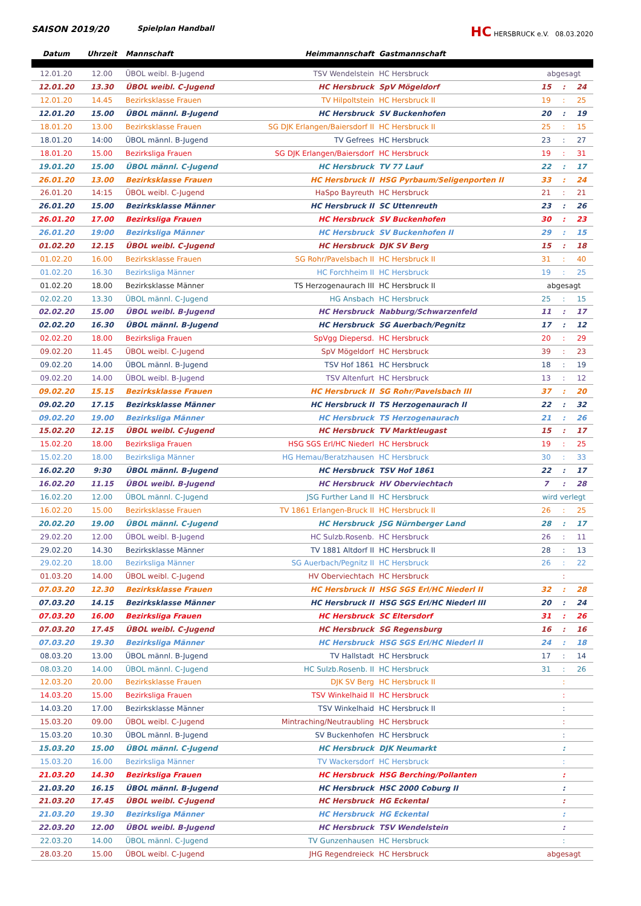SAISON 2019/20 Spielplan Handball HC HERSBRUCK e.V. 08.03.2020
| Datum | Uhrzeit | Mannschaft | Heimmannschaft | Gastmannschaft | | | |
| --- | --- | --- | --- | --- | --- | --- | --- |
| 12.01.20 | 12.00 | ÜBOL weibl. B-Jugend | TSV Wendelstein | HC Hersbruck | abgesagt | | |
| 12.01.20 | 13.30 | ÜBOL weibl. C-Jugend | HC Hersbruck | SpV Mögeldorf | 15 | : | 24 |
| 12.01.20 | 14.45 | Bezirksklasse Frauen | TV Hilpoltstein | HC Hersbruck II | 19 | : | 25 |
| 12.01.20 | 15.00 | ÜBOL männl. B-Jugend | HC Hersbruck | SV Buckenhofen | 20 | : | 19 |
| 18.01.20 | 13.00 | Bezirksklasse Frauen | SG DJK Erlangen/Baiersdorf II | HC Hersbruck II | 25 | : | 15 |
| 18.01.20 | 14:00 | ÜBOL männl. B-Jugend | TV Gefrees | HC Hersbruck | 23 | : | 27 |
| 18.01.20 | 15.00 | Bezirksliga Frauen | SG DJK Erlangen/Baiersdorf | HC Hersbruck | 19 | : | 31 |
| 19.01.20 | 15.00 | ÜBOL männl. C-Jugend | HC Hersbruck | TV 77 Lauf | 22 | : | 17 |
| 26.01.20 | 13.00 | Bezirksklasse Frauen | HC Hersbruck II | HSG Pyrbaum/Seligenporten II | 33 | : | 24 |
| 26.01.20 | 14:15 | ÜBOL weibl. C-Jugend | HaSpo Bayreuth | HC Hersbruck | 21 | : | 21 |
| 26.01.20 | 15.00 | Bezirksklasse Männer | HC Hersbruck II | SC Uttenreuth | 23 | : | 26 |
| 26.01.20 | 17.00 | Bezirksliga Frauen | HC Hersbruck | SV Buckenhofen | 30 | : | 23 |
| 26.01.20 | 19:00 | Bezirksliga Männer | HC Hersbruck | SV Buckenhofen II | 29 | : | 15 |
| 01.02.20 | 12.15 | ÜBOL weibl. C-Jugend | HC Hersbruck | DJK SV Berg | 15 | : | 18 |
| 01.02.20 | 16.00 | Bezirksklasse Frauen | SG Rohr/Pavelsbach II | HC Hersbruck II | 31 | : | 40 |
| 01.02.20 | 16.30 | Bezirksliga Männer | HC Forchheim II | HC Hersbruck | 19 | : | 25 |
| 01.02.20 | 18.00 | Bezirksklasse Männer | TS Herzogenaurach III | HC Hersbruck II | abgesagt | | |
| 02.02.20 | 13.30 | ÜBOL männl. C-Jugend | HG Ansbach | HC Hersbruck | 25 | : | 15 |
| 02.02.20 | 15.00 | ÜBOL weibl. B-Jugend | HC Hersbruck | Nabburg/Schwarzenfeld | 11 | : | 17 |
| 02.02.20 | 16.30 | ÜBOL männl. B-Jugend | HC Hersbruck | SG Auerbach/Pegnitz | 17 | : | 12 |
| 02.02.20 | 18.00 | Bezirksliga Frauen | SpVgg Diepersd. | HC Hersbruck | 20 | : | 29 |
| 09.02.20 | 11.45 | ÜBOL weibl. C-Jugend | SpV Mögeldorf | HC Hersbruck | 39 | : | 23 |
| 09.02.20 | 14.00 | ÜBOL männl. B-Jugend | TSV Hof 1861 | HC Hersbruck | 18 | : | 19 |
| 09.02.20 | 14.00 | ÜBOL weibl. B-Jugend | TSV Altenfurt | HC Hersbruck | 13 | : | 12 |
| 09.02.20 | 15.15 | Bezirksklasse Frauen | HC Hersbruck II | SG Rohr/Pavelsbach III | 37 | : | 20 |
| 09.02.20 | 17.15 | Bezirksklasse Männer | HC Hersbruck II | TS Herzogenaurach II | 22 | : | 32 |
| 09.02.20 | 19.00 | Bezirksliga Männer | HC Hersbruck | TS Herzogenaurach | 21 | : | 26 |
| 15.02.20 | 12.15 | ÜBOL weibl. C-Jugend | HC Hersbruck | TV Marktleugast | 15 | : | 17 |
| 15.02.20 | 18.00 | Bezirksliga Frauen | HSG SGS Erl/HC Niederl | HC Hersbruck | 19 | : | 25 |
| 15.02.20 | 18.00 | Bezirksliga Männer | HG Hemau/Beratzhausen | HC Hersbruck | 30 | : | 33 |
| 16.02.20 | 9:30 | ÜBOL männl. B-Jugend | HC Hersbruck | TSV Hof 1861 | 22 | : | 17 |
| 16.02.20 | 11.15 | ÜBOL weibl. B-Jugend | HC Hersbruck | HV Oberviechtach | 7 | : | 28 |
| 16.02.20 | 12.00 | ÜBOL männl. C-Jugend | JSG Further Land II | HC Hersbruck | wird verlegt | | |
| 16.02.20 | 15.00 | Bezirksklasse Frauen | TV 1861 Erlangen-Bruck II | HC Hersbruck II | 26 | : | 25 |
| 20.02.20 | 19.00 | ÜBOL männl. C-Jugend | HC Hersbruck | JSG Nürnberger Land | 28 | : | 17 |
| 29.02.20 | 12.00 | ÜBOL weibl. B-Jugend | HC Sulzb.Rosenb. | HC Hersbruck | 26 | : | 11 |
| 29.02.20 | 14.30 | Bezirksklasse Männer | TV 1881 Altdorf II | HC Hersbruck II | 28 | : | 13 |
| 29.02.20 | 18.00 | Bezirksliga Männer | SG Auerbach/Pegnitz II | HC Hersbruck | 26 | : | 22 |
| 01.03.20 | 14.00 | ÜBOL weibl. C-Jugend | HV Oberviechtach | HC Hersbruck | | : | |
| 07.03.20 | 12.30 | Bezirksklasse Frauen | HC Hersbruck II | HSG SGS Erl/HC Niederl II | 32 | : | 28 |
| 07.03.20 | 14.15 | Bezirksklasse Männer | HC Hersbruck II | HSG SGS Erl/HC Niederl III | 20 | : | 24 |
| 07.03.20 | 16.00 | Bezirksliga Frauen | HC Hersbruck | SC Eltersdorf | 31 | : | 26 |
| 07.03.20 | 17.45 | ÜBOL weibl. C-Jugend | HC Hersbruck | SG Regensburg | 16 | : | 16 |
| 07.03.20 | 19.30 | Bezirksliga Männer | HC Hersbruck | HSG SGS Erl/HC Niederl II | 24 | : | 18 |
| 08.03.20 | 13.00 | ÜBOL männl. B-Jugend | TV Hallstadt | HC Hersbruck | 17 | : | 14 |
| 08.03.20 | 14.00 | ÜBOL männl. C-Jugend | HC Sulzb.Rosenb. II | HC Hersbruck | 31 | : | 26 |
| 12.03.20 | 20.00 | Bezirksklasse Frauen | DJK SV Berg | HC Hersbruck II | | : | |
| 14.03.20 | 15.00 | Bezirksliga Frauen | TSV Winkelhaid II | HC Hersbruck | | : | |
| 14.03.20 | 17.00 | Bezirksklasse Männer | TSV Winkelhaid | HC Hersbruck II | | : | |
| 15.03.20 | 09.00 | ÜBOL weibl. C-Jugend | Mintraching/Neutraubling | HC Hersbruck | | : | |
| 15.03.20 | 10.30 | ÜBOL männl. B-Jugend | SV Buckenhofen | HC Hersbruck | | : | |
| 15.03.20 | 15.00 | ÜBOL männl. C-Jugend | HC Hersbruck | DJK Neumarkt | | : | |
| 15.03.20 | 16.00 | Bezirksliga Männer | TV Wackersdorf | HC Hersbruck | | : | |
| 21.03.20 | 14.30 | Bezirksliga Frauen | HC Hersbruck | HSG Berching/Pollanten | | : | |
| 21.03.20 | 16.15 | ÜBOL männl. B-Jugend | HC Hersbruck | HSC 2000 Coburg II | | : | |
| 21.03.20 | 17.45 | ÜBOL weibl. C-Jugend | HC Hersbruck | HG Eckental | | : | |
| 21.03.20 | 19.30 | Bezirksliga Männer | HC Hersbruck | HG Eckental | | : | |
| 22.03.20 | 12.00 | ÜBOL weibl. B-Jugend | HC Hersbruck | TSV Wendelstein | | : | |
| 22.03.20 | 14.00 | ÜBOL männl. C-Jugend | TV Gunzenhausen | HC Hersbruck | | : | |
| 28.03.20 | 15.00 | ÜBOL weibl. C-Jugend | JHG Regendreieck | HC Hersbruck | abgesagt | | |